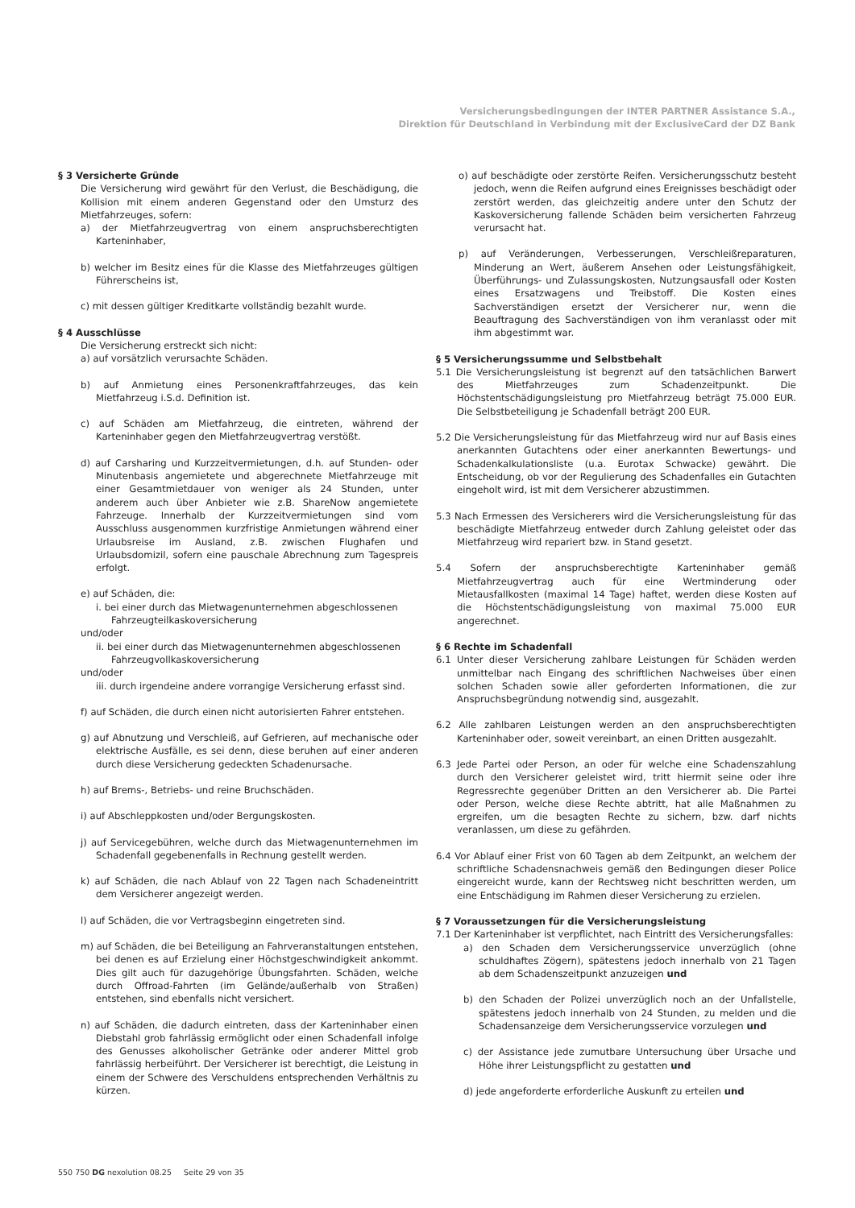Versicherungsbedingungen der INTER PARTNER Assistance S.A.,
Direktion für Deutschland in Verbindung mit der ExclusiveCard der DZ Bank
§ 3 Versicherte Gründe
Die Versicherung wird gewährt für den Verlust, die Beschädigung, die Kollision mit einem anderen Gegenstand oder den Umsturz des Mietfahrzeuges, sofern:
a) der Mietfahrzeugvertrag von einem anspruchsberechtigten Karteninhaber,
b) welcher im Besitz eines für die Klasse des Mietfahrzeuges gültigen Führerscheins ist,
c) mit dessen gültiger Kreditkarte vollständig bezahlt wurde.
§ 4 Ausschlüsse
Die Versicherung erstreckt sich nicht:
a) auf vorsätzlich verursachte Schäden.
b) auf Anmietung eines Personenkraftfahrzeuges, das kein Mietfahrzeug i.S.d. Definition ist.
c) auf Schäden am Mietfahrzeug, die eintreten, während der Karteninhaber gegen den Mietfahrzeugvertrag verstößt.
d) auf Carsharing und Kurzzeitvermietungen, d.h. auf Stunden- oder Minutenbasis angemietete und abgerechnete Mietfahrzeuge mit einer Gesamtmietdauer von weniger als 24 Stunden, unter anderem auch über Anbieter wie z.B. ShareNow angemietete Fahrzeuge. Innerhalb der Kurzzeitvermietungen sind vom Ausschluss ausgenommen kurzfristige Anmietungen während einer Urlaubsreise im Ausland, z.B. zwischen Flughafen und Urlaubsdomizil, sofern eine pauschale Abrechnung zum Tagespreis erfolgt.
e) auf Schäden, die:
i. bei einer durch das Mietwagenunternehmen abgeschlossenen Fahrzeugteilkaskoversicherung
und/oder
ii. bei einer durch das Mietwagenunternehmen abgeschlossenen Fahrzeugvollkaskoversicherung
und/oder
iii. durch irgendeine andere vorrangige Versicherung erfasst sind.
f) auf Schäden, die durch einen nicht autorisierten Fahrer entstehen.
g) auf Abnutzung und Verschleiß, auf Gefrieren, auf mechanische oder elektrische Ausfälle, es sei denn, diese beruhen auf einer anderen durch diese Versicherung gedeckten Schadenursache.
h) auf Brems-, Betriebs- und reine Bruchschäden.
i) auf Abschleppkosten und/oder Bergungskosten.
j) auf Servicegebühren, welche durch das Mietwagenunternehmen im Schadenfall gegebenenfalls in Rechnung gestellt werden.
k) auf Schäden, die nach Ablauf von 22 Tagen nach Schadeneintritt dem Versicherer angezeigt werden.
l) auf Schäden, die vor Vertragsbeginn eingetreten sind.
m) auf Schäden, die bei Beteiligung an Fahrveranstaltungen entstehen, bei denen es auf Erzielung einer Höchstgeschwindigkeit ankommt. Dies gilt auch für dazugehörige Übungsfahrten. Schäden, welche durch Offroad-Fahrten (im Gelände/außerhalb von Straßen) entstehen, sind ebenfalls nicht versichert.
n) auf Schäden, die dadurch eintreten, dass der Karteninhaber einen Diebstahl grob fahrlässig ermöglicht oder einen Schadenfall infolge des Genusses alkoholischer Getränke oder anderer Mittel grob fahrlässig herbeiführt. Der Versicherer ist berechtigt, die Leistung in einem der Schwere des Verschuldens entsprechenden Verhältnis zu kürzen.
o) auf beschädigte oder zerstörte Reifen. Versicherungsschutz besteht jedoch, wenn die Reifen aufgrund eines Ereignisses beschädigt oder zerstört werden, das gleichzeitig andere unter den Schutz der Kaskoversicherung fallende Schäden beim versicherten Fahrzeug verursacht hat.
p) auf Veränderungen, Verbesserungen, Verschleißreparaturen, Minderung an Wert, äußerem Ansehen oder Leistungsfähigkeit, Überführungs- und Zulassungskosten, Nutzungsausfall oder Kosten eines Ersatzwagens und Treibstoff. Die Kosten eines Sachverständigen ersetzt der Versicherer nur, wenn die Beauftragung des Sachverständigen von ihm veranlasst oder mit ihm abgestimmt war.
§ 5 Versicherungssumme und Selbstbehalt
5.1 Die Versicherungsleistung ist begrenzt auf den tatsächlichen Barwert des Mietfahrzeuges zum Schadenzeitpunkt. Die Höchstentschädigungsleistung pro Mietfahrzeug beträgt 75.000 EUR. Die Selbstbeteiligung je Schadenfall beträgt 200 EUR.
5.2 Die Versicherungsleistung für das Mietfahrzeug wird nur auf Basis eines anerkannten Gutachtens oder einer anerkannten Bewertungs- und Schadenkalkulationsliste (u.a. Eurotax Schwacke) gewährt. Die Entscheidung, ob vor der Regulierung des Schadenfalles ein Gutachten eingeholt wird, ist mit dem Versicherer abzustimmen.
5.3 Nach Ermessen des Versicherers wird die Versicherungsleistung für das beschädigte Mietfahrzeug entweder durch Zahlung geleistet oder das Mietfahrzeug wird repariert bzw. in Stand gesetzt.
5.4 Sofern der anspruchsberechtigte Karteninhaber gemäß Mietfahrzeugvertrag auch für eine Wertminderung oder Mietausfallkosten (maximal 14 Tage) haftet, werden diese Kosten auf die Höchstentschädigungsleistung von maximal 75.000 EUR angerechnet.
§ 6 Rechte im Schadenfall
6.1 Unter dieser Versicherung zahlbare Leistungen für Schäden werden unmittelbar nach Eingang des schriftlichen Nachweises über einen solchen Schaden sowie aller geforderten Informationen, die zur Anspruchsbegründung notwendig sind, ausgezahlt.
6.2 Alle zahlbaren Leistungen werden an den anspruchsberechtigten Karteninhaber oder, soweit vereinbart, an einen Dritten ausgezahlt.
6.3 Jede Partei oder Person, an oder für welche eine Schadenszahlung durch den Versicherer geleistet wird, tritt hiermit seine oder ihre Regressrechte gegenüber Dritten an den Versicherer ab. Die Partei oder Person, welche diese Rechte abtritt, hat alle Maßnahmen zu ergreifen, um die besagten Rechte zu sichern, bzw. darf nichts veranlassen, um diese zu gefährden.
6.4 Vor Ablauf einer Frist von 60 Tagen ab dem Zeitpunkt, an welchem der schriftliche Schadensnachweis gemäß den Bedingungen dieser Police eingereicht wurde, kann der Rechtsweg nicht beschritten werden, um eine Entschädigung im Rahmen dieser Versicherung zu erzielen.
§ 7 Voraussetzungen für die Versicherungsleistung
7.1 Der Karteninhaber ist verpflichtet, nach Eintritt des Versicherungsfalles:
a) den Schaden dem Versicherungsservice unverzüglich (ohne schuldhaftes Zögern), spätestens jedoch innerhalb von 21 Tagen ab dem Schadenszeitpunkt anzuzeigen und
b) den Schaden der Polizei unverzüglich noch an der Unfallstelle, spätestens jedoch innerhalb von 24 Stunden, zu melden und die Schadensanzeige dem Versicherungsservice vorzulegen und
c) der Assistance jede zumutbare Untersuchung über Ursache und Höhe ihrer Leistungspflicht zu gestatten und
d) jede angeforderte erforderliche Auskunft zu erteilen und
550 750 DG nexolution 08.25 Seite 29 von 35